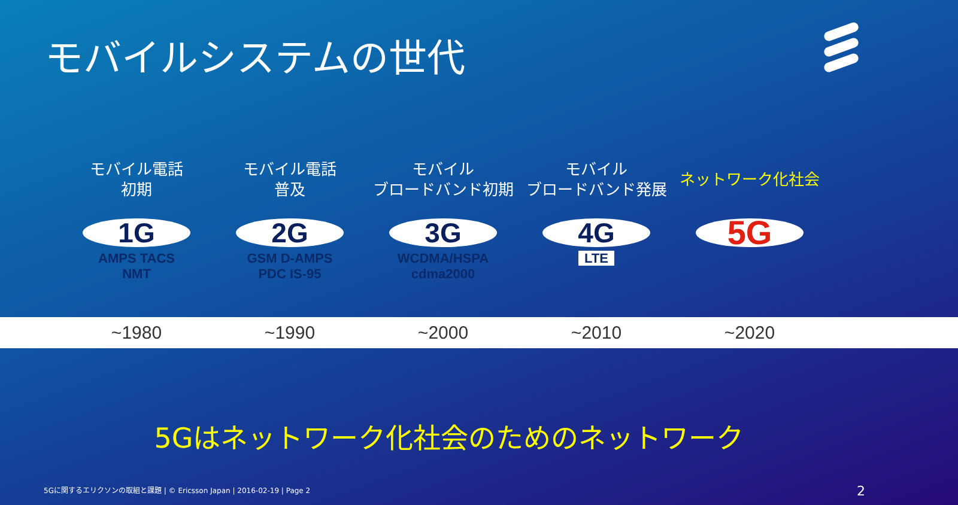モバイルシステムの世代
モバイル電話
初期
1G
AMPS TACS
NMT
モバイル電話
普及
2G
GSM D-AMPS
PDC IS-95
モバイル
ブロードバンド初期
3G
WCDMA/HSPA
cdma2000
モバイル
ブロードバンド発展
4G
LTE
ネットワーク化社会
5G
~1980 ~1990 ~2000 ~2010 ~2020
5Gはネットワーク化社会のためのネットワーク
5Gに関するエリクソンの取組と課題 | © Ericsson Japan | 2016-02-19 | Page 2
2